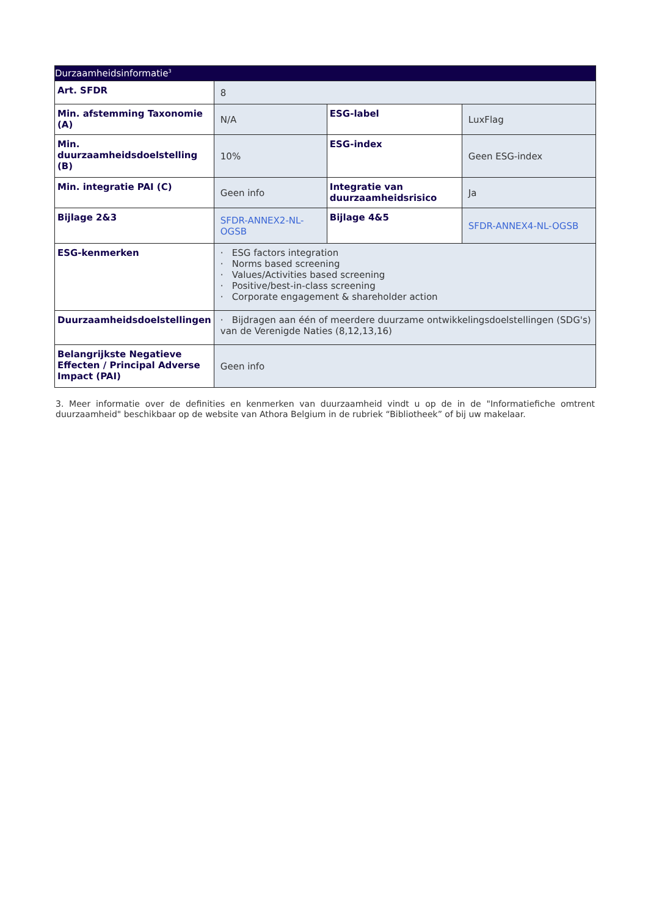| Durzaamheidsinformatie<sup>3</sup> | | | |
| --- | --- | --- | --- |
| Art. SFDR | 8 | | |
| Min. afstemming Taxonomie (A) | N/A | ESG-label | LuxFlag |
| Min. duurzaamheidsdoelstelling (B) | 10% | ESG-index | Geen ESG-index |
| Min. integratie PAI (C) | Geen info | Integratie van duurzaamheidsrisico | Ja |
| Bijlage 2&3 | SFDR-ANNEX2-NL-OGSB | Bijlage 4&5 | SFDR-ANNEX4-NL-OGSB |
| ESG-kenmerken | · ESG factors integration · Norms based screening · Values/Activities based screening · Positive/best-in-class screening · Corporate engagement & shareholder action | | |
| Duurzaamheidsdoelstellingen | · Bijdragen aan één of meerdere duurzame ontwikkelingsdoelstellingen (SDG's) van de Verenigde Naties (8,12,13,16) | | |
| Belangrijkste Negatieve Effecten / Principal Adverse Impact (PAI) | Geen info | | |
3. Meer informatie over de definities en kenmerken van duurzaamheid vindt u op de in de "Informatiefiche omtrent duurzaamheid" beschikbaar op de website van Athora Belgium in de rubriek “Bibliotheek” of bij uw makelaar.